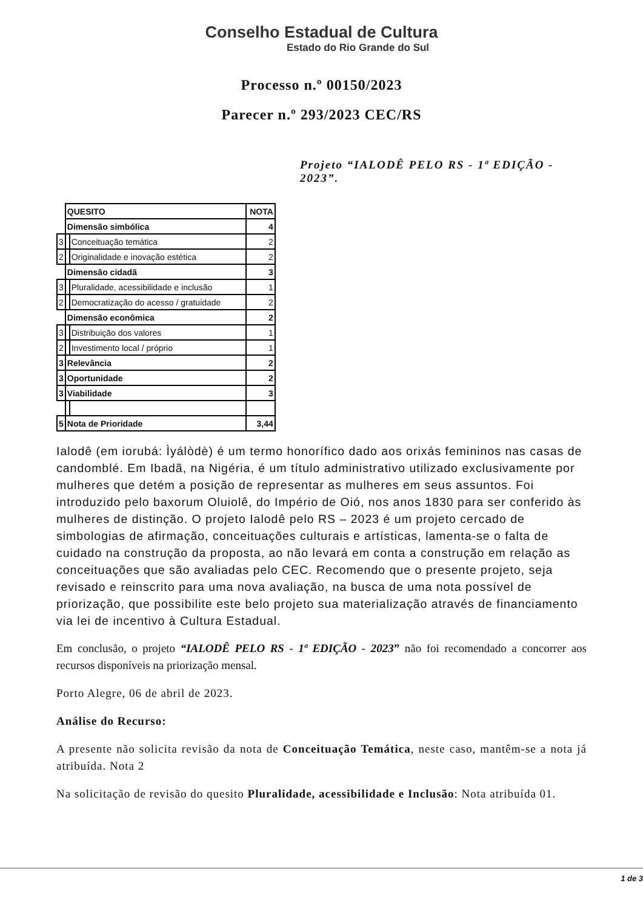Conselho Estadual de Cultura
Estado do Rio Grande do Sul
Processo n.º 00150/2023
Parecer n.º 293/2023 CEC/RS
Projeto “IALODÊ PELO RS - 1ª EDIÇÃO - 2023”.
| | QUESITO | | NOTA |
| | Dimensão simbólica | | 4 |
| 3 | | Conceituação temática | 2 |
| 2 | | Originalidade e inovação estética | 2 |
| | Dimensão cidadã | | 3 |
| 3 | | Pluralidade, acessibilidade e inclusão | 1 |
| 2 | | Democratização do acesso / gratuidade | 2 |
| | Dimensão econômica | | 2 |
| 3 | | Distribuição dos valores | 1 |
| 2 | | Investimento local / próprio | 1 |
| 3 | Relevância | | 2 |
| 3 | Oportunidade | | 2 |
| 3 | Viabilidade | | 3 |
| 5 | Nota de Prioridade | | 3,44 |
Ialodê (em iorubá: Ìyálòdè) é um termo honorífico dado aos orixás femininos nas casas de candomblé. Em Ibadã, na Nigéria, é um título administrativo utilizado exclusivamente por mulheres que detém a posição de representar as mulheres em seus assuntos. Foi introduzido pelo baxorum Oluiolê, do Império de Oió, nos anos 1830 para ser conferido às mulheres de distinção. O projeto Ialodê pelo RS – 2023 é um projeto cercado de simbologias de afirmação, conceituações culturais e artísticas, lamenta-se o falta de cuidado na construção da proposta, ao não levará em conta a construção em relação as conceituações que são avaliadas pelo CEC. Recomendo que o presente projeto, seja revisado e reinscrito para uma nova avaliação, na busca de uma nota possível de priorização, que possibilite este belo projeto sua materialização através de financiamento via lei de incentivo à Cultura Estadual.
Em conclusão, o projeto “IALODÊ PELO RS - 1ª EDIÇÃO - 2023” não foi recomendado a concorrer aos recursos disponíveis na priorização mensal.
Porto Alegre, 06 de abril de 2023.
Análise do Recurso:
A presente não solicita revisão da nota de Conceituação Temática, neste caso, mantêm-se a nota já atribuída. Nota 2
Na solicitação de revisão do quesito Pluralidade, acessibilidade e Inclusão: Nota atribuída 01.
1 de 3